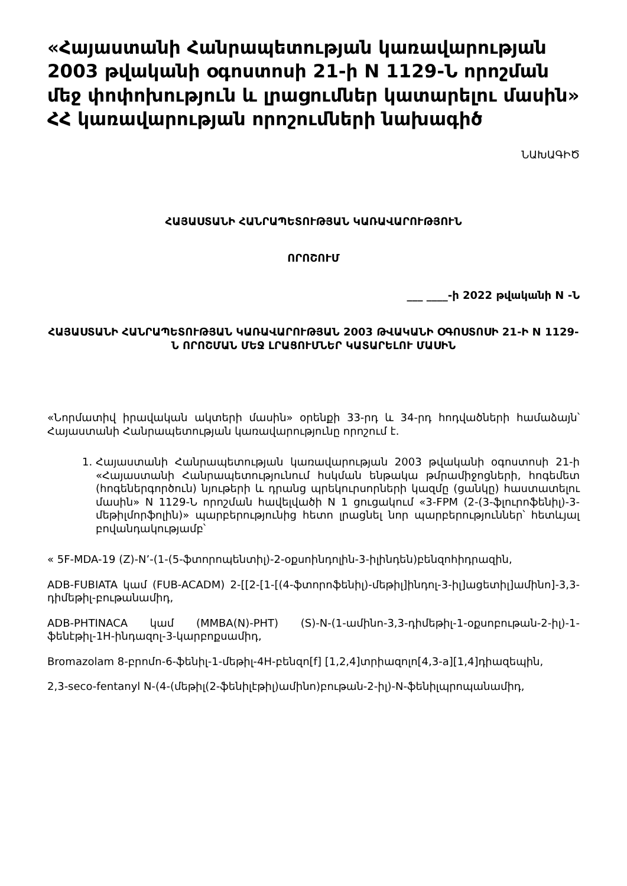«Հայաստանի Հանրապետության կառավարության 2003 թվականի օգոստոսի 21-ի N 1129-Ն որոշման մեջ փոփոխություն և լրացումներ կատարելու մասին» ՀՀ կառավարության որոշումների նախագիծ
ՆԱԽԱԳԻԾ
ՀԱՅԱՍՏԱՆԻ ՀԱՆՐԱՊԵՏՈՒԹՅԱՆ ԿԱՌԱՎԱՐՈՒԹՅՈՒՆ
ՈՐՈՇՈՒՄ
___ ____-ի 2022 թվականի N -Ն
ՀԱՅԱՍՏԱՆԻ ՀԱՆՐԱՊԵՏՈՒԹՅԱՆ ԿԱՌԱՎԱՐՈՒԹՅԱՆ 2003 ԹՎԱԿԱՆԻ ՕԳՈՍՏՈՍԻ 21-Ի N 1129-Ն ՈՐՈՇՄԱՆ ՄԵՋ ԼՐԱՑՈՒՄՆԵՐ ԿԱՏԱՐԵԼՈՒ ՄԱՍԻՆ
«Նորմատիվ իրավական ակտերի մասին» օրենքի 33-րդ և 34-րդ հոդվածների համաձայն՝ Հայաստանի Հանրապետության կառավարությունը որոշում է.
1. Հայաստանի Հանրապետության կառավարության 2003 թվականի օգոստոսի 21-ի «Հայաստանի Հանրապետությունում հսկման ենթակա թմրամիջոցների, հոգեմետ (հոգեներգործուն) նյութերի և դրանց պրեկուրսորների կազմը (ցանկը) հաստատելու մասին» N 1129-Ն որոշման հավելվածի N 1 ցուցակում «3-FPM (2-(3-ֆլուրոֆենիլ)-3-մեթիլմորֆոլին)» պարբերությունից հետո լրացնել նոր պարբերություններ՝ հետևյալ բովանդակությամբ՝
« 5F-MDA-19 (Z)-N’-(1-(5-ֆտորոպենտիլ)-2-օքսոինդոլին-3-իլինդեն)բենզոհիդրազին,
ADB-FUBIATA կամ (FUB-ACADM) 2-[[2-[1-[(4-ֆտորոֆենիլ)-մեթիլ]ինդոլ-3-իլ]ացետիլ]ամինո]-3,3-դիմեթիլ-բութանամիդ,
ADB-PHTINACA կամ (MMBA(N)-PHT) (S)-N-(1-ամինո-3,3-դիմեթիլ-1-օքսոբութան-2-իլ)-1-ֆենէթիլ-1H-ինդազոլ-3-կարբոքսամիդ,
Bromazolam 8-բրոմո-6-ֆենիլ-1-մեթիլ-4H-բենզո[f] [1,2,4]տրիազոլո[4,3-a][1,4]դիազեպին,
2,3-seco-fentanyl N-(4-(մեթիլ(2-ֆենիլէթիլ)ամինո)բութան-2-իլ)-N-ֆենիլպրոպանամիդ,